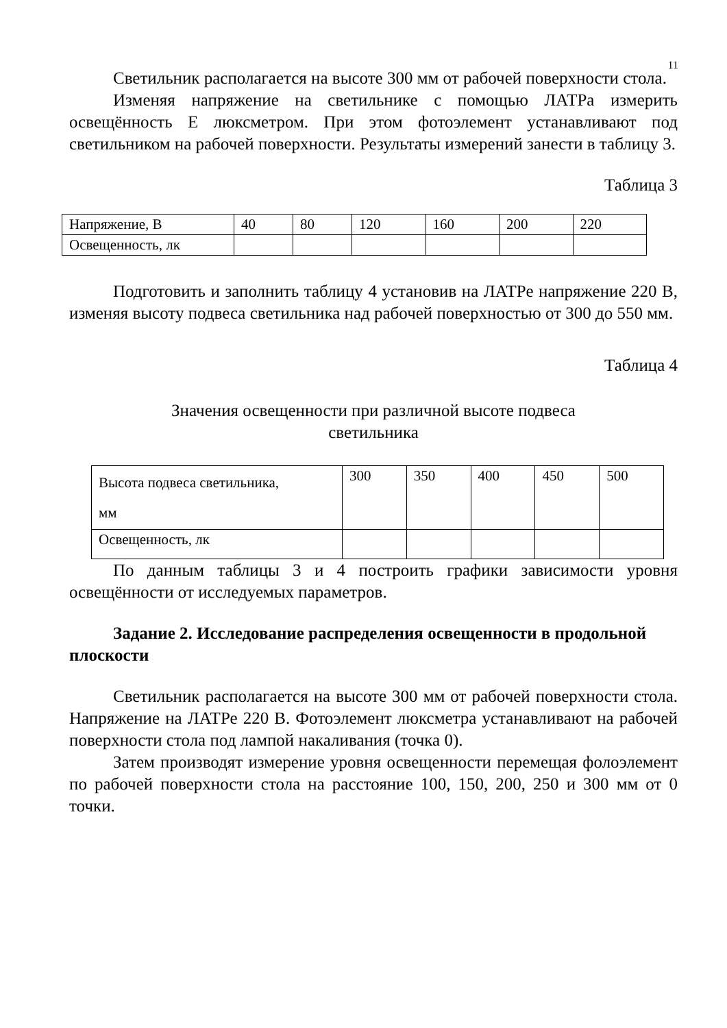11
Светильник располагается на высоте 300 мм от рабочей поверхности стола.
Изменяя напряжение на светильнике с помощью ЛАТРа измерить освещённость Е люксметром. При этом фотоэлемент устанавливают под светильником на рабочей поверхности. Результаты измерений занести в таблицу 3.
Таблица 3
| Напряжение, В | 40 | 80 | 120 | 160 | 200 | 220 |
| Освещенность, лк | | | | | | |
Подготовить и заполнить таблицу 4 установив на ЛАТРе напряжение 220 В, изменяя высоту подвеса светильника над рабочей поверхностью от 300 до 550 мм.
Таблица 4
Значения освещенности при различной высоте подвеса
светильника
| Высота подвеса светильника, мм | 300 | 350 | 400 | 450 | 500 |
| Освещенность, лк | | | | | |
По данным таблицы 3 и 4 построить графики зависимости уровня освещённости от исследуемых параметров.
Задание 2. Исследование распределения освещенности в продольной плоскости
Светильник располагается на высоте 300 мм от рабочей поверхности стола. Напряжение на ЛАТРе 220 В. Фотоэлемент люксметра устанавливают на рабочей поверхности стола под лампой накаливания (точка 0).
Затем производят измерение уровня освещенности перемещая фолоэлемент по рабочей поверхности стола на расстояние 100, 150, 200, 250 и 300 мм от 0 точки.